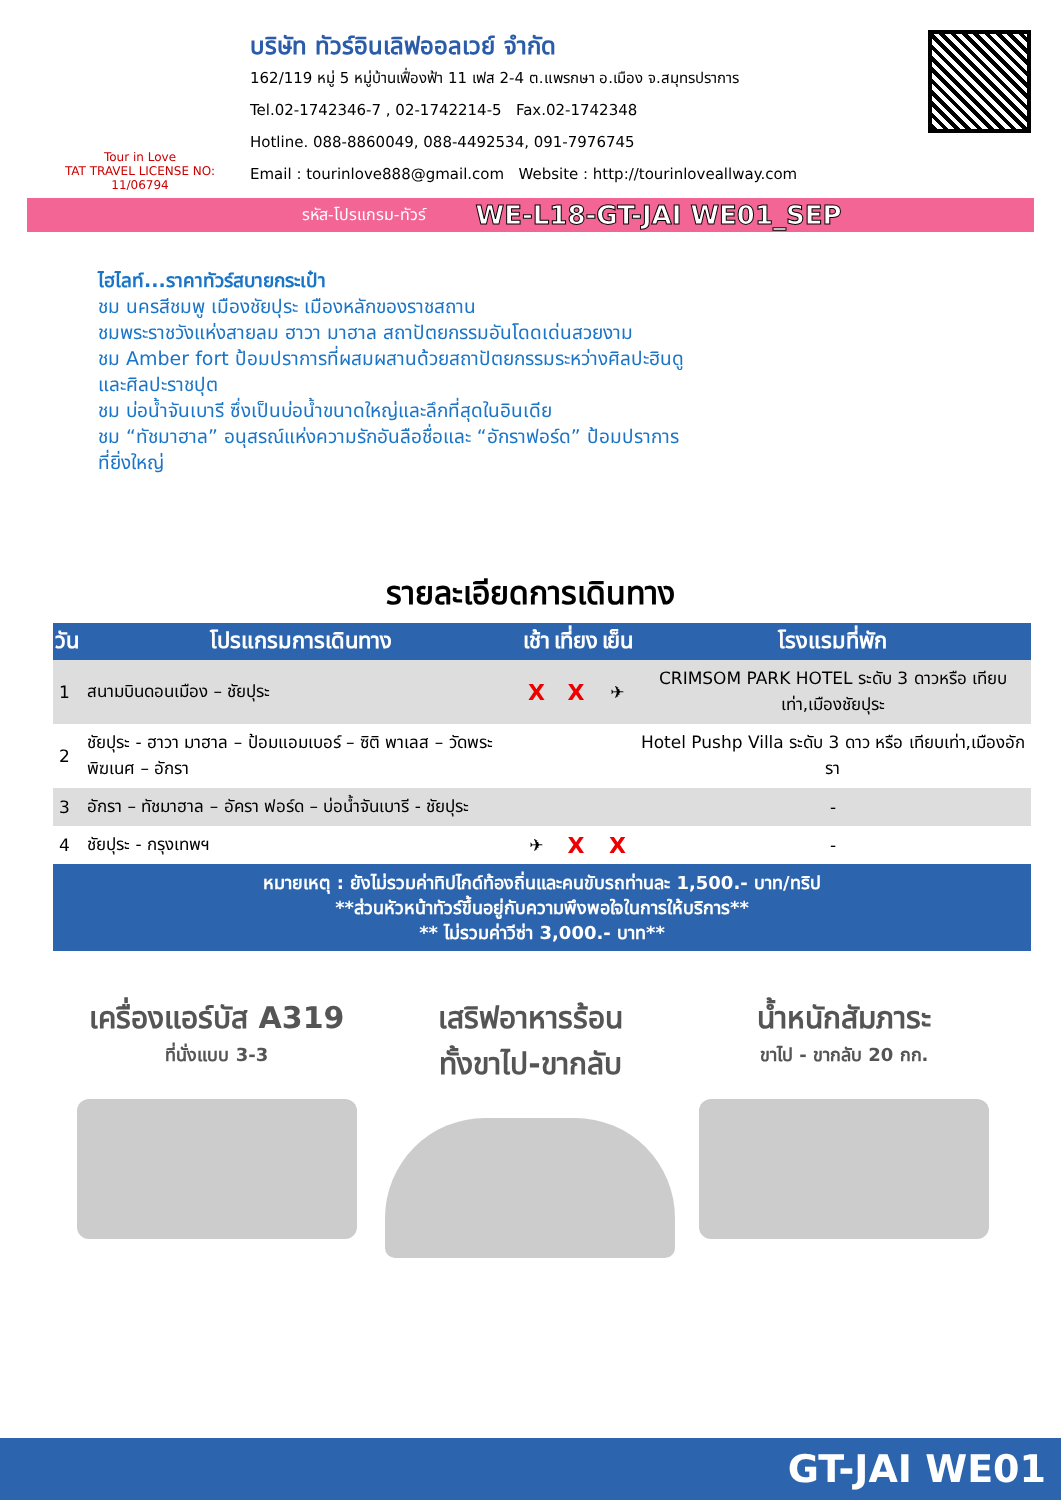Tour in Love
TAT TRAVEL LICENSE NO: 11/06794
บริษัท ทัวร์อินเลิฟออลเวย์ จำกัด
162/119 หมู่ 5 หมู่บ้านเฟื่องฟ้า 11 เฟส 2-4 ต.แพรกษา อ.เมือง จ.สมุทรปราการ
Tel.02-1742346-7 , 02-1742214-5 Fax.02-1742348
Hotline. 088-8860049, 088-4492534, 091-7976745
Email : tourinlove888@gmail.com Website : http://tourinloveallway.com
รหัส-โปรแกรม-ทัวร์ WE-L18-GT-JAI WE01_SEP
ไฮไลท์...ราคาทัวร์สบายกระเป๋า
ชม นครสีชมพู เมืองชัยปุระ เมืองหลักของราชสถาน
ชมพระราชวังแห่งสายลม ฮาวา มาฮาล สถาปัตยกรรมอันโดดเด่นสวยงาม
ชม Amber fort ป้อมปราการที่ผสมผสานด้วยสถาปัตยกรรมระหว่างศิลปะฮินดู
และศิลปะราชปุต
ชม บ่อน้ำจันเบารี ซึ่งเป็นบ่อน้ำขนาดใหญ่และลึกที่สุดในอินเดีย
ชม “ทัชมาฮาล” อนุสรณ์แห่งความรักอันลือชื่อและ “อักราฟอร์ด” ป้อมปราการ
ที่ยิ่งใหญ่
รายละเอียดการเดินทาง
| วัน | โปรแกรมการเดินทาง | เช้า | เที่ยง | เย็น | โรงแรมที่พัก |
| --- | --- | --- | --- | --- | --- |
| 1 | สนามบินดอนเมือง – ชัยปุระ | X | X | ✈ | CRIMSOM PARK HOTEL ระดับ 3 ดาวหรือ เทียบเท่า,เมืองชัยปุระ |
| 2 | ชัยปุระ - ฮาวา มาฮาล – ป้อมแอมเบอร์ – ซิติ พาเลส – วัดพระพิฆเนศ – อักรา | | | | Hotel Pushp Villa ระดับ 3 ดาว หรือ เทียบเท่า,เมืองอักรา |
| 3 | อักรา – ทัชมาฮาล – อัครา ฟอร์ด – บ่อน้ำจันเบารี - ชัยปุระ | | | | - |
| 4 | ชัยปุระ - กรุงเทพฯ | ✈ | X | X | - |
| หมายเหตุ : ยังไม่รวมค่าทิปไกด์ท้องถิ่นและคนขับรถท่านละ 1,500.- บาท/ทริป **ส่วนหัวหน้าทัวร์ขึ้นอยู่กับความพึงพอใจในการให้บริการ** ** ไม่รวมค่าวีซ่า 3,000.- บาท** | | | | | |
เครื่องแอร์บัส A319
ที่นั่งแบบ 3-3
เสริฟอาหารร้อน
ทั้งขาไป-ขากลับ
น้ำหนักสัมภาระ
ขาไป - ขากลับ 20 กก.
GT-JAI WE01